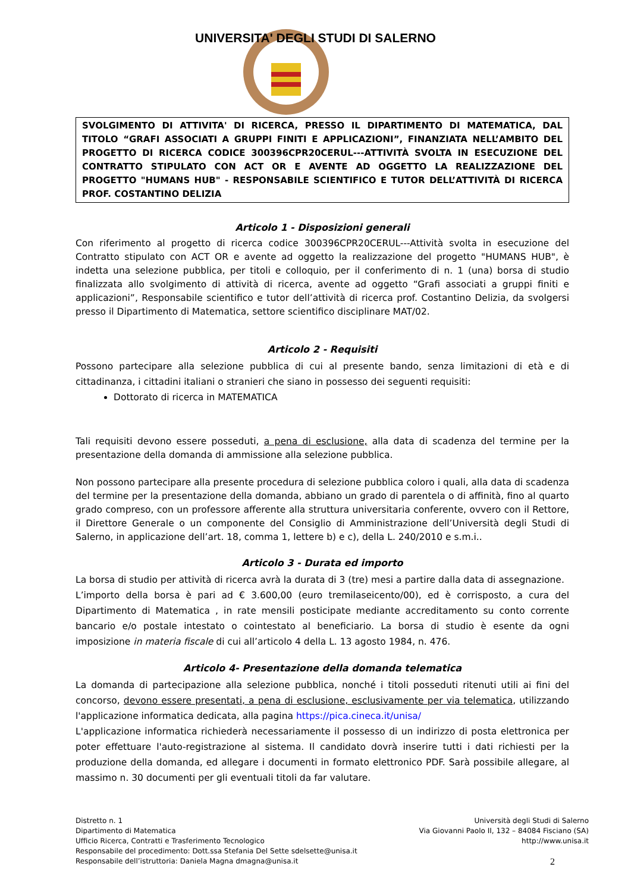UNIVERSITA' DEGLI STUDI DI SALERNO
SVOLGIMENTO DI ATTIVITA' DI RICERCA, PRESSO IL DIPARTIMENTO DI MATEMATICA, DAL TITOLO “GRAFI ASSOCIATI A GRUPPI FINITI E APPLICAZIONI”, FINANZIATA NELL’AMBITO DEL PROGETTO DI RICERCA CODICE 300396CPR20CERUL---ATTIVITÀ SVOLTA IN ESECUZIONE DEL CONTRATTO STIPULATO CON ACT OR E AVENTE AD OGGETTO LA REALIZZAZIONE DEL PROGETTO "HUMANS HUB" - RESPONSABILE SCIENTIFICO E TUTOR DELL’ATTIVITÀ DI RICERCA PROF. COSTANTINO DELIZIA
Articolo 1 - Disposizioni generali
Con riferimento al progetto di ricerca codice 300396CPR20CERUL---Attività svolta in esecuzione del Contratto stipulato con ACT OR e avente ad oggetto la realizzazione del progetto "HUMANS HUB", è indetta una selezione pubblica, per titoli e colloquio, per il conferimento di n. 1 (una) borsa di studio finalizzata allo svolgimento di attività di ricerca, avente ad oggetto “Grafi associati a gruppi finiti e applicazioni”, Responsabile scientifico e tutor dell’attività di ricerca prof. Costantino Delizia, da svolgersi presso il Dipartimento di Matematica, settore scientifico disciplinare MAT/02.
Articolo 2 - Requisiti
Possono partecipare alla selezione pubblica di cui al presente bando, senza limitazioni di età e di cittadinanza, i cittadini italiani o stranieri che siano in possesso dei seguenti requisiti:
Dottorato di ricerca in MATEMATICA
Tali requisiti devono essere posseduti, a pena di esclusione, alla data di scadenza del termine per la presentazione della domanda di ammissione alla selezione pubblica.
Non possono partecipare alla presente procedura di selezione pubblica coloro i quali, alla data di scadenza del termine per la presentazione della domanda, abbiano un grado di parentela o di affinità, fino al quarto grado compreso, con un professore afferente alla struttura universitaria conferente, ovvero con il Rettore, il Direttore Generale o un componente del Consiglio di Amministrazione dell’Università degli Studi di Salerno, in applicazione dell’art. 18, comma 1, lettere b) e c), della L. 240/2010 e s.m.i..
Articolo 3 - Durata ed importo
La borsa di studio per attività di ricerca avrà la durata di 3 (tre) mesi a partire dalla data di assegnazione.
L’importo della borsa è pari ad € 3.600,00 (euro tremilaseicento/00), ed è corrisposto, a cura del Dipartimento di Matematica , in rate mensili posticipate mediante accreditamento su conto corrente bancario e/o postale intestato o cointestato al beneficiario. La borsa di studio è esente da ogni imposizione in materia fiscale di cui all’articolo 4 della L. 13 agosto 1984, n. 476.
Articolo 4- Presentazione della domanda telematica
La domanda di partecipazione alla selezione pubblica, nonché i titoli posseduti ritenuti utili ai fini del concorso, devono essere presentati, a pena di esclusione, esclusivamente per via telematica, utilizzando l'applicazione informatica dedicata, alla pagina https://pica.cineca.it/unisa/
L'applicazione informatica richiederà necessariamente il possesso di un indirizzo di posta elettronica per poter effettuare l'auto-registrazione al sistema. Il candidato dovrà inserire tutti i dati richiesti per la produzione della domanda, ed allegare i documenti in formato elettronico PDF. Sarà possibile allegare, al massimo n. 30 documenti per gli eventuali titoli da far valutare.
Distretto n. 1
Dipartimento di Matematica
Ufficio Ricerca, Contratti e Trasferimento Tecnologico
Responsabile del procedimento: Dott.ssa Stefania Del Sette sdelsette@unisa.it
Responsabile dell’istruttoria: Daniela Magna dmagna@unisa.it
Università degli Studi di Salerno
Via Giovanni Paolo II, 132 – 84084 Fisciano (SA)
http://www.unisa.it
2